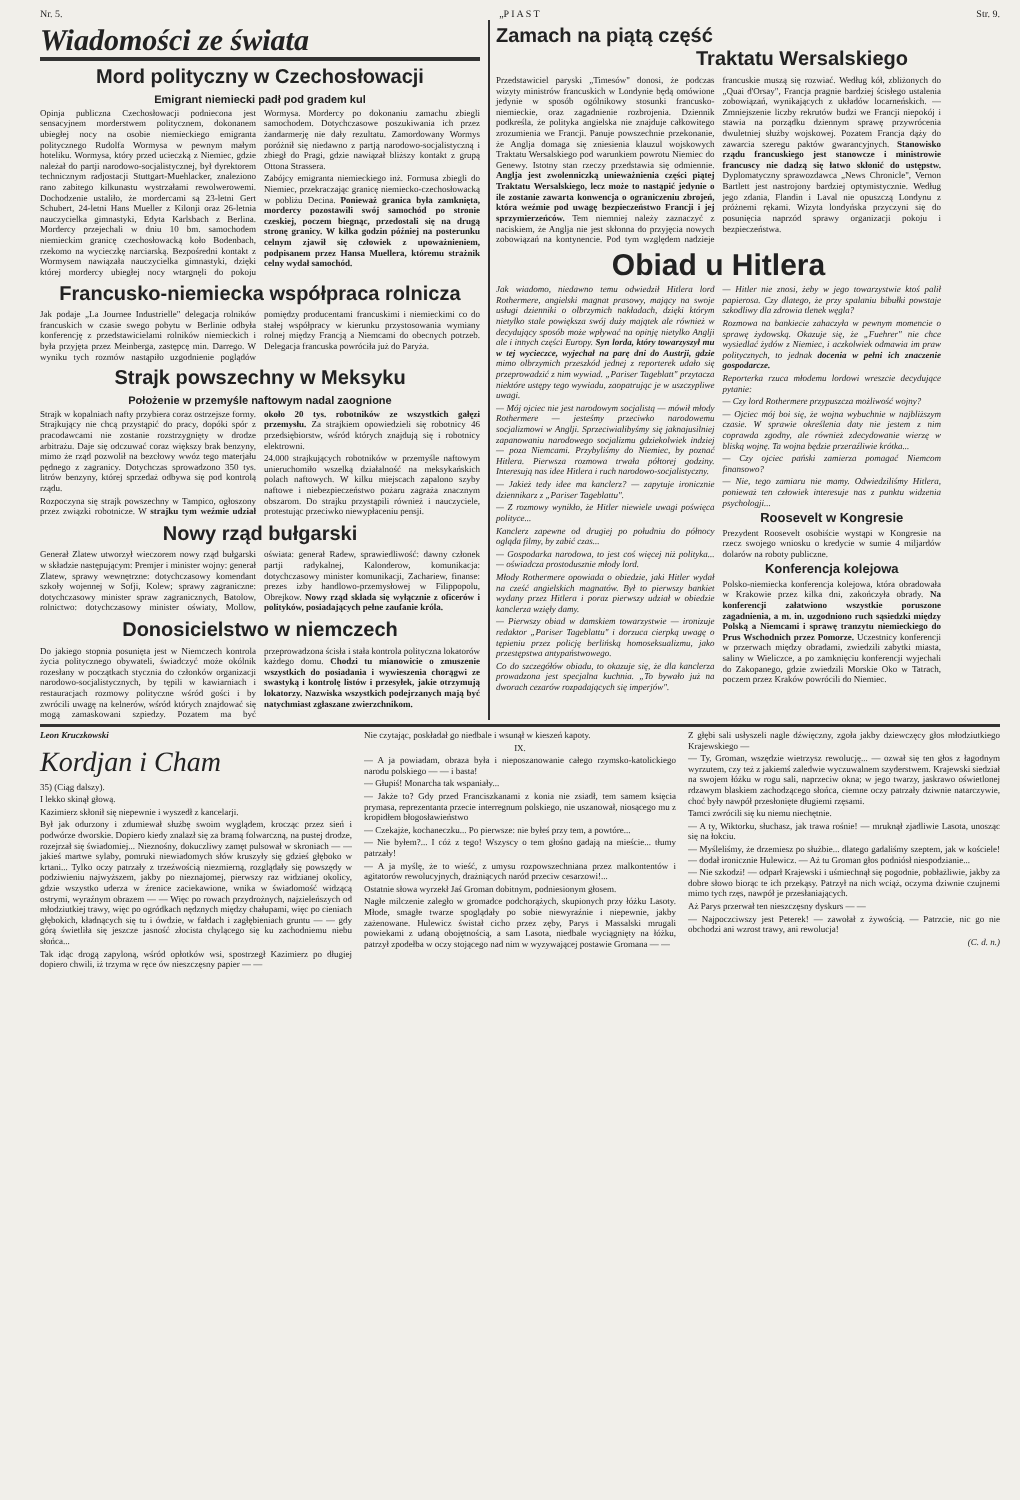Nr. 5. „P I A S T Str. 9.
Wiadomości ze świata
Mord polityczny w Czechosłowacji
Emigrant niemiecki padł pod gradem kul
Opinja publiczna Czechosłowacji podniecona jest sensacyjnem morderstwem politycznem, dokonanem ubiegłej nocy na osobie niemieckiego emigranta politycznego Rudolfa Wormysa w pewnym małym hoteliku. Wormysa, który przed ucieczką z Niemiec, gdzie należał do partji narodowo-socjalistycznej, był dyrektorem technicznym radjostacji Stuttgart-Muehlacker, znaleziono rano zabitego kilkunastu wystrzałami rewolwerowemi. Dochodzenie ustaliło, że mordercami są 23-letni Gert Schubert, 24-letni Hans Mueller z Kilonji oraz 26-letnia nauczycielka gimnastyki, Edyta Karlsbach z Berlina. Mordercy przejechali w dniu 10 bm. samochodem niemieckim granicę czechosłowacką koło Bodenbach, rzekomo na wycieczkę narciarską. Bezpośredni kontakt z Wormysem nawiązała nauczycielka gimnastyki, dzięki której mordercy ubiegłej nocy wtargnęli do pokoju Wormysa. Mordercy po dokonaniu zamachu zbiegli samochodem. Dotychczasowe poszukiwania ich przez żandarmerję nie dały rezultatu. Zamordowany Wormys poróżnił się niedawno z partją narodowo-socjalistyczną i zbiegł do Pragi, gdzie nawiązał bliższy kontakt z grupą Ottona Strassera.
Zabójcy emigranta niemieckiego inż. Formusa zbiegli do Niemiec, przekraczając granicę niemiecko-czechosłowacką w pobliżu Decina. Ponieważ granica była zamknięta, mordercy pozostawili swój samochód po stronie czeskiej, poczem biegnąc, przedostali się na drugą stronę granicy. W kilka godzin później na posterunku celnym zjawił się człowiek z upoważnieniem, podpisanem przez Hansa Muellera, któremu strażnik celny wydał samochód.
Francusko-niemiecka współpraca rolnicza
Jak podaje „La Journee Industrielle" delegacja rolników francuskich w czasie swego pobytu w Berlinie odbyła konferencję z przedstawicielami rolników niemieckich i była przyjęta przez Meinberga, zastępcę min. Darrego. W wyniku tych rozmów nastąpiło uzgodnienie poglądów pomiędzy producentami francuskimi i niemieckimi co do stałej współpracy w kierunku przystosowania wymiany rolnej między Francją a Niemcami do obecnych potrzeb. Delegacja francuska powróciła już do Paryża.
Strajk powszechny w Meksyku
Położenie w przemyśle naftowym nadal zaognione
Strajk w kopalniach nafty przybiera coraz ostrzejsze formy. Strajkujący nie chcą przystąpić do pracy, dopóki spór z pracodawcami nie zostanie rozstrzygnięty w drodze arbitrażu. Daje się odczuwać coraz większy brak benzyny, mimo że rząd pozwolił na bezcłowy wwóz tego materjału pędnego z zagranicy. Dotychczas sprowadzono 350 tys. litrów benzyny, której sprzedaż odbywa się pod kontrolą rządu.
Rozpoczyna się strajk powszechny w Tampico, ogłoszony przez związki robotnicze. W strajku tym weźmie udział około 20 tys. robotników ze wszystkich gałęzi przemysłu. Za strajkiem opowiedzieli się robotnicy 46 przedsiębiorstw, wśród których znajdują się i robotnicy elektrowni.
24.000 strajkujących robotników w przemyśle naftowym unieruchomiło wszelką działalność na meksykańskich polach naftowych. W kilku miejscach zapalono szyby naftowe i niebezpieczeństwo pożaru zagraża znacznym obszarom. Do strajku przystąpili również i nauczyciele, protestując przeciwko niewypłaceniu pensji.
Nowy rząd bułgarski
Generał Zlatew utworzył wieczorem nowy rząd bułgarski w składzie następującym: Premjer i minister wojny: generał Zlatew, sprawy wewnętrzne: dotychczasowy komendant szkoły wojennej w Sofji, Kolew; sprawy zagraniczne: dotychczasowy minister spraw zagranicznych, Batolow, rolnictwo: dotychczasowy minister oświaty, Mollow, oświata: generał Radew, sprawiedliwość: dawny członek partji radykalnej, Kalonderow, komunikacja: dotychczasowy minister komunikacji, Zachariew, finanse: prezes izby handlowo-przemysłowej w Filippopolu, Obrejkow. Nowy rząd składa się wyłącznie z oficerów i polityków, posiadających pełne zaufanie króla.
Donosicielstwo w niemczech
Do jakiego stopnia posunięta jest w Niemczech kontrola życia politycznego obywateli, świadczyć może okólnik rozesłany w początkach stycznia do członków organizacji narodowo-socjalistycznych, by tępili w kawiarniach i restauracjach rozmowy polityczne wśród gości i by zwrócili uwagę na kelnerów, wśród których znajdować się mogą zamaskowani szpiedzy. Pozatem ma być przeprowadzona ścisła i stała kontrola politycznа lokatorów każdego domu. Chodzi tu mianowicie o zmuszenie wszystkich do posiadania i wywieszenia chorągwi ze swastyką i kontrolę listów i przesyłek, jakie otrzymują lokatorzy. Nazwiska wszystkich podejrzanych mają być natychmiast zgłaszane zwierzchnikom.
Zamach na piątą część
Traktatu Wersalskiego
Przedstawiciel paryski „Timesów" donosi, że podczas wizyty ministrów francuskich w Londynie będą omówione jedynie w sposób ogólnikowy stosunki francusko-niemieckie, oraz zagadnienie rozbrojenia. Dziennik podkreśla, że polityka angielska nie znajduje całkowitego zrozumienia we Francji. Panuje powszechnie przekonanie, że Anglja domaga się zniesienia klauzul wojskowych Traktatu Wersalskiego pod warunkiem powrotu Niemiec do Genewy. Istotny stan rzeczy przedstawia się odmiennie. Anglja jest zwolenniczką unieważnienia części piątej Traktatu Wersalskiego, lecz może to nastąpić jedynie o ile zostanie zawarta konwencja o ograniczeniu zbrojeń, która weźmie pod uwagę bezpieczeństwo Francji i jej sprzymierzeńców. Tem niemniej należy zaznaczyć z naciskiem, że Anglja nie jest skłonna do przyjęcia nowych zobowiązań na kontynencie. Pod tym względem nadzieje francuskie muszą się rozwiać. Według kół, zbliżonych do „Quai d'Orsay", Francja pragnie bardziej ścisłego ustalenia zobowiązań, wynikających z układów locarneńskich. — Zmniejszenie liczby rekrutów budzi we Francji niepokój i stawia na porządku dziennym sprawę przywrócenia dwuletniej służby wojskowej. Pozatem Francja dąży do zawarcia szeregu paktów gwarancyjnych. Stanowisko rządu francuskiego jest stanowcze i ministrowie francuscy nie dadzą się łatwo skłonić do ustępstw. Dyplomatyczny sprawozdawca „News Chronicle", Vernon Bartlett jest nastrojony bardziej optymistycznie. Według jego zdania, Flandin i Laval nie opuszczą Londynu z próżnemi rękami. Wizyta londyńska przyczyni się do posunięcia naprzód sprawy organizacji pokoju i bezpieczeństwa.
Obiad u Hitlera
Jak wiadomo, niedawno temu odwiedził Hitlera lord Rothermere, angielski magnat prasowy, mający na swoje usługi dzienniki o olbrzymich nakładach, dzięki którym nietylko stale powiększa swój duży majątek ale również w decydujący sposób może wpływać na opinję nietylko Anglji ale i innych części Europy. Syn lorda, który towarzyszył mu w tej wycieczce, wyjechał na parę dni do Austrji, gdzie mimo olbrzymich przeszkód jednej z reporterek udało się przeprowadzić z nim wywiad. „Pariser Tageblatt" przytacza niektóre ustępy tego wywiadu, zaopatrując je w uszczypliwe uwagi.
— Mój ojciec nie jest narodowym socjalistą — mówił młody Rothermere — jesteśmy przeciwko narodowemu socjalizmowi w Anglji. Sprzeciwialibyśmy się jaknajusilniej zapanowaniu narodowego socjalizmu gdziekolwiek indziej — poza Niemcami. Przybyliśmy do Niemiec, by poznać Hitlera. Pierwsza rozmowa trwała półtorej godziny. Interesują nas idee Hitlera i ruch narodowo-socjalistyczny.
— Jakież tedy idee ma kanclerz? — zapytuje ironicznie dziennikarz z „Pariser Tageblattu".
— Z rozmowy wynikło, że Hitler niewiele uwagi poświęca polityce...
Kanclerz zapewne od drugiej po południu do północy ogląda filmy, by zabić czas...
— Gospodarka narodowa, to jest coś więcej niż polityka... — oświadcza prostodusznie młody lord.
Młody Rothermere opowiada o obiedzie, jaki Hitler wydał na cześć angielskich magnatów. Był to pierwszy bankiet wydany przez Hitlera i poraz pierwszy udział w obiedzie kanclerza wzięły damy.
— Pierwszy obiad w damskiem towarzystwie — ironizuje redaktor „Pariser Tageblattu" i dorzuca cierpką uwagę o tępieniu przez policję berlińską homoseksualizmu, jako przestępstwa antypaństwowego.
Co do szczegółów obiadu, to okazuje się, że dla kanclerza prowadzona jest specjalna kuchnia. „To bywało już na dworach cezarów rozpadających się imperjów".
— Hitler nie znosi, żeby w jego towarzystwie ktoś palił papierosa. Czy dlatego, że przy spalaniu bibułki powstaje szkodliwy dla zdrowia tlenek węgla?
Rozmowa na bankiecie zahaczyła w pewnym momencie o sprawę żydowską. Okazuje się, że „Fuehrer" nie chce wysiedlać żydów z Niemiec, i aczkolwiek odmawia im praw politycznych, to jednak docenia w pełni ich znaczenie gospodarcze.
Reporterka rzuca młodemu lordowi wreszcie decydujące pytanie:
— Czy lord Rothermere przypuszcza możliwość wojny?
— Ojciec mój boi się, że wojna wybuchnie w najbliższym czasie. W sprawie określenia daty nie jestem z nim coprawda zgodny, ale również zdecydowanie wierzę w bliską wojnę. Ta wojna będzie przeraźliwie krótka...
— Czy ojciec pański zamierza pomagać Niemcom finansowo?
— Nie, tego zamiaru nie mamy. Odwiedziliśmy Hitlera, ponieważ ten człowiek interesuje nas z punktu widzenia psychologji...
Roosevelt w Kongresie
Prezydent Roosevelt osobiście wystąpi w Kongresie na rzecz swojego wniosku o kredycie w sumie 4 miljardów dolarów na roboty publiczne.
Konferencja kolejowa
Polsko-niemiecka konferencja kolejowa, która obradowała w Krakowie przez kilka dni, zakończyła obrady. Na konferencji załatwiono wszystkie poruszone zagadnienia, a m. in. uzgodniono ruch sąsiedzki między Polską a Niemcami i sprawę tranzytu niemieckiego do Prus Wschodnich przez Pomorze. Uczestnicy konferencji w przerwach między obradami, zwiedzili zabytki miasta, saliny w Wieliczce, a po zamknięciu konferencji wyjechali do Zakopanego, gdzie zwiedzili Morskie Oko w Tatrach, poczem przez Kraków powrócili do Niemiec.
Leon Kruczkowski
Kordjan i Cham
35) (Ciąg dalszy).
I lekko skinął głową.
Kazimierz skłonił się niepewnie i wyszedł z kancelarji.
Był jak odurzony i zdumiewał służbę swoim wyglądem, krocząc przez sień i podwórze dworskie. Dopiero kiedy znalazł się za bramą folwarczną, na pustej drodze, rozejrzał się świadomiej... Nieznośny, dokuczliwy zamęt pulsował w skroniach — — jakieś martwe sylaby, pomruki niewiadomych słów kruszyły się gdzieś głęboko w krtani... Tylko oczy patrzały z trzeźwością niezmierną, rozglądały się powszędy w podziwieniu najwyższem, jakby po nieznajomej, pierwszy raz widzianej okolicy, gdzie wszystko uderza w źrenice zaciekawione, wnika w świadomość widzącą ostrymi, wyraźnym obrazem — — Więc po rowach przydrożnych, najzieleńszych od młodziutkiej trawy, więc po ogródkach nędznych między chałupami, więc po cieniach głębokich, kładnących się tu i ówdzie, w fałdach i zagłębieniach gruntu — — gdy górą świetliła się jeszcze jasność złocista chylącego się ku zachodniemu niebu słońca...
Tak idąc drogą zapyloną, wśród opłotków wsi, spostrzegł Kazimierz po długiej dopiero chwili, iż trzyma w ręce ów nieszczęsny papier — —
Nie czytając, poskładał go niedbale i wsunął w kieszeń kapoty.
IX.
— A ja powiadam, obraza była i nieposzanowanie całego rzymsko-katolickiego narodu polskiego — — i basta!
— Głupiś! Monarcha tak wspaniały...
— Jakże to? Gdy przed Franciszkanami z konia nie zsiadł, tem samem księcia prymasa, reprezentanta przecie interregnum polskiego, nie uszanował, niosącego mu z kropidłem błogosławieństwo
— Czekajże, kochaneczku... Po pierwsze: nie byłeś przy tem, a powtóre...
— Nie byłem?... I cóż z tego! Wszyscy o tem głośno gadają na mieście... tłumy patrzały!
— A ja myślę, że to wieść, z umysu rozpowszechniana przez malkontentów i agitatorów rewolucyjnych, drażniących naród przeciw cesarzowi!...
Ostatnie słowa wyrzekł Jaś Groman dobitnym, podniesionym głosem.
Nagłe milczenie zaległo w gromadce podchorążych, skupionych przy łóżku Lasoty. Młode, smagłe twarze spoglądały po sobie niewyraźnie i niepewnie, jakby zażenowane. Hulewicz świstał cicho przez zęby, Parys i Massalski mrugali powiekami z udaną obojętnością, a sam Lasota, niedbale wyciągnięty na łóżku, patrzył zpodełba w oczy stojącego nad nim w wyzywającej postawie Gromana — —
Z głębi sali usłyszeli nagle dźwięczny, zgoła jakby dziewczęcy głos młodziutkiego Krajewskiego —
— Ty, Groman, wszędzie wietrzysz rewolucję... — ozwał się ten głos z łagodnym wyrzutem, czy też z jakiemś zaledwie wyczuwalnem szyderstwem. Krajewski siedział na swojem łóżku w rogu sali, naprzeciw okna; w jego twarzy, jaskrawo oświetlonej rdzawym blaskiem zachodzącego słońca, ciemne oczy patrzały dziwnie natarczywie, choć były nawpół przesłonięte długiemi rzęsami.
Tamci zwrócili się ku niemu niechętnie.
— A ty, Wiktorku, słuchasz, jak trawa rośnie! — mruknął zjadliwie Lasota, unosząc się na łokciu.
— Myśleliśmy, że drzemiesz po służbie... dlatego gadaliśmy szeptem, jak w kościele! — dodał ironicznie Hulewicz. — Aż tu Groman głos podniósł niespodzianie...
— Nie szkodzi! — odparł Krajewski i uśmiechnął się pogodnie, pobłażliwie, jakby za dobre słowo biorąc te ich przekąsy. Patrzył na nich wciąż, oczyma dziwnie czujnemi mimo tych rzęs, nawpół je przesłaniających.
Aż Parys przerwał ten nieszczęsny dyskurs — —
— Najpoczciwszy jest Peterek! — zawołał z żywością. — Patrzcie, nic go nie obchodzi ani wzrost trawy, ani rewolucja!
(C. d. n.)